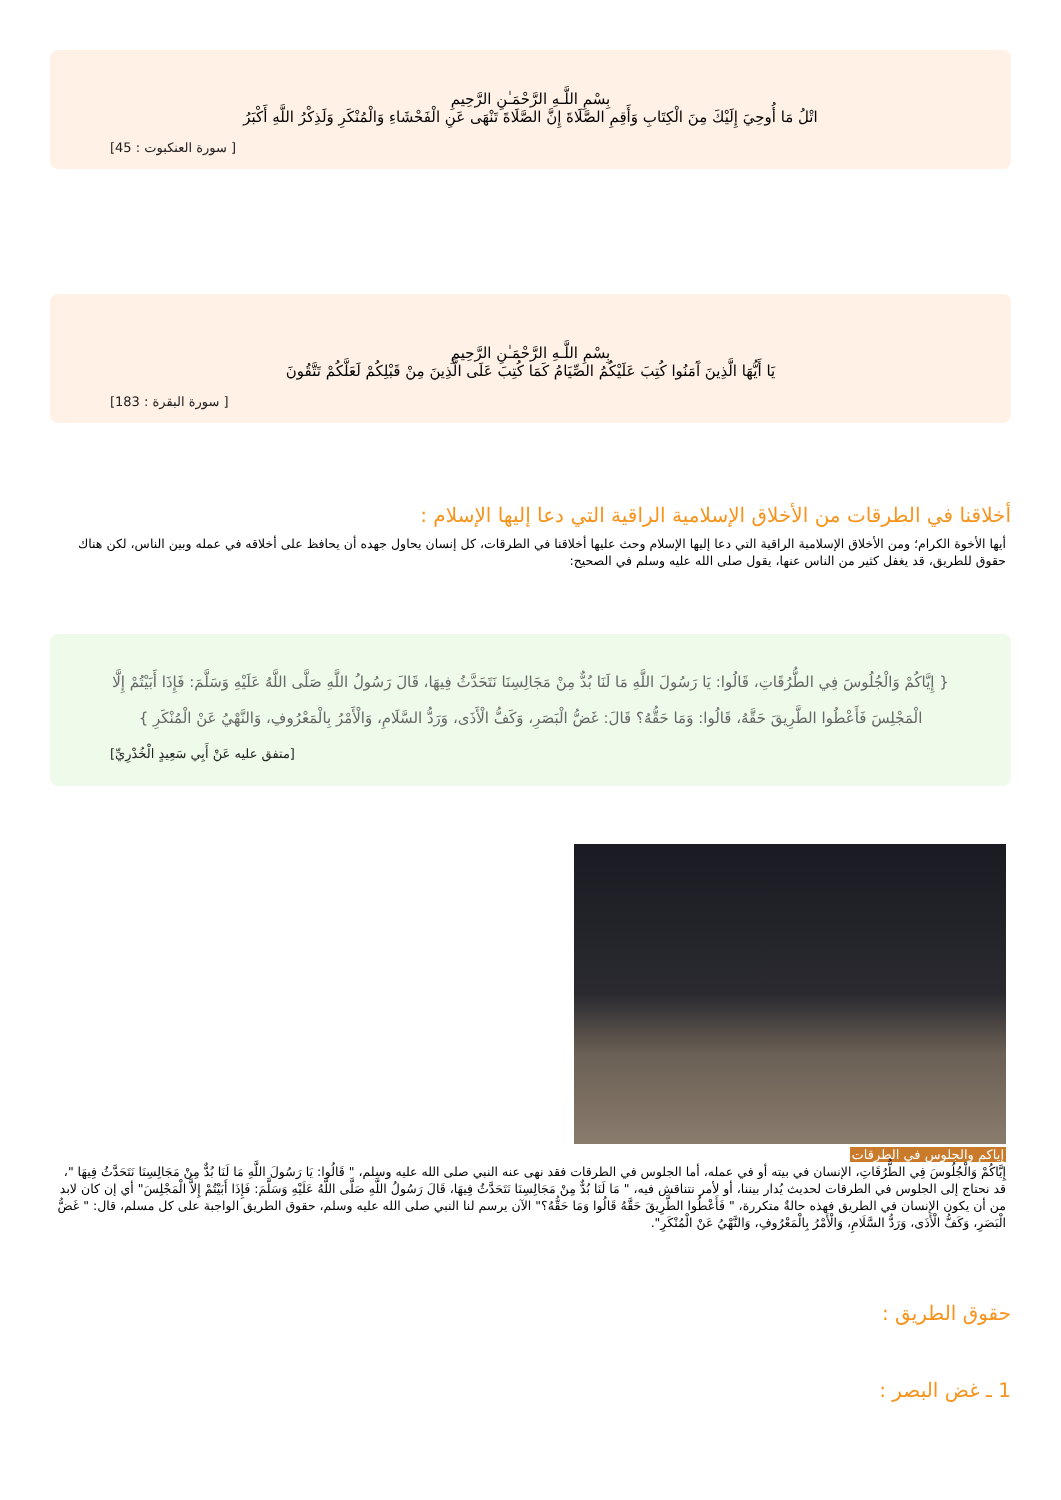بِسْمِ اللَّـهِ الرَّحْمَـٰنِ الرَّحِيمِ
اتْلُ مَا أُوحِيَ إِلَيْكَ مِنَ الْكِتَابِ وَأَقِمِ الصَّلَاةَ إِنَّ الصَّلَاةَ تَنْهَى عَنِ الْفَحْشَاءِ وَالْمُنْكَرِ وَلَذِكْرُ اللَّهِ أَكْبَرُ
[ سورة العنكبوت : 45]
بِسْمِ اللَّـهِ الرَّحْمَـٰنِ الرَّحِيمِ
يَا أَيُّهَا الَّذِينَ آَمَنُوا كُتِبَ عَلَيْكُمُ الصِّيَامُ كَمَا كُتِبَ عَلَى الَّذِينَ مِنْ قَبْلِكُمْ لَعَلَّكُمْ تَتَّقُونَ
[ سورة البقرة : 183]
أخلاقنا في الطرقات من الأخلاق الإسلامية الراقية التي دعا إليها الإسلام :
أيها الأخوة الكرام؛ ومن الأخلاق الإسلامية الراقية التي دعا إليها الإسلام وحث عليها أخلاقنا في الطرقات، كل إنسان يحاول جهده أن يحافظ على أخلاقه في عمله وبين الناس، لكن هناك حقوق للطريق، قد يغفل كثير من الناس عنها، يقول صلى الله عليه وسلم في الصحيح:
{ إِيَّاكُمْ وَالْجُلُوسَ فِي الطُّرُقَاتِ، قَالُوا: يَا رَسُولَ اللَّهِ مَا لَنَا بُدٌّ مِنْ مَجَالِسِنَا نَتَحَدَّثُ فِيهَا، قَالَ رَسُولُ اللَّهِ صَلَّى اللَّهُ عَلَيْهِ وَسَلَّمَ: فَإِذَا أَبَيْتُمْ إِلَّا الْمَجْلِسَ فَأَعْطُوا الطَّرِيقَ حَقَّهُ، قَالُوا: وَمَا حَقُّهُ؟ قَالَ: غَضُّ الْبَصَرِ، وَكَفُّ الْأَذَى، وَرَدُّ السَّلَامِ، وَالْأَمْرُ بِالْمَعْرُوفِ، وَالنَّهْيُ عَنْ الْمُنْكَرِ }
[متفق عليه عَنْ أَبِي سَعِيدٍ الْخُدْرِيِّ]
إياكم والجلوس في الطرقات
إِيَّاكُمْ وَالْجُلُوسَ فِي الطُّرُقَاتِ، الإنسان في بيته أو في عمله، أما الجلوس في الطرقات فقد نهى عنه النبي صلى الله عليه وسلم، " قَالُوا: يَا رَسُولَ اللَّهِ مَا لَنَا بُدٌّ مِنْ مَجَالِسِنَا نَتَحَدَّثُ فِيهَا "، قد نحتاج إلى الجلوس في الطرقات لحديث يُدار بيننا، أو لأمر نتناقش فيه، " مَا لَنَا بُدٌّ مِنْ مَجَالِسِنَا نَتَحَدَّثُ فِيهَا، قَالَ رَسُولُ اللَّهِ صَلَّى اللَّهُ عَلَيْهِ وَسَلَّمَ: فَإِذَا أَبَيْتُمْ إِلاَّ الْمَجْلِسَ" أي إن كان لابد من أن يكون الإنسان في الطريق فهذه حالةٌ متكررة، " فَأَعْطُوا الطَّرِيقَ حَقَّهُ قَالُوا وَمَا حَقُّهُ؟" الآن يرسم لنا النبي صلى الله عليه وسلم، حقوق الطريق الواجبة على كل مسلم، قال: " غَضُّ الْبَصَرِ، وَكَفُّ الْأَذَى، وَرَدُّ السَّلَامِ، وَالْأَمْرُ بِالْمَعْرُوفِ، وَالنَّهْيُ عَنْ الْمُنْكَرِ".
حقوق الطريق :
1 ـ غض البصر :